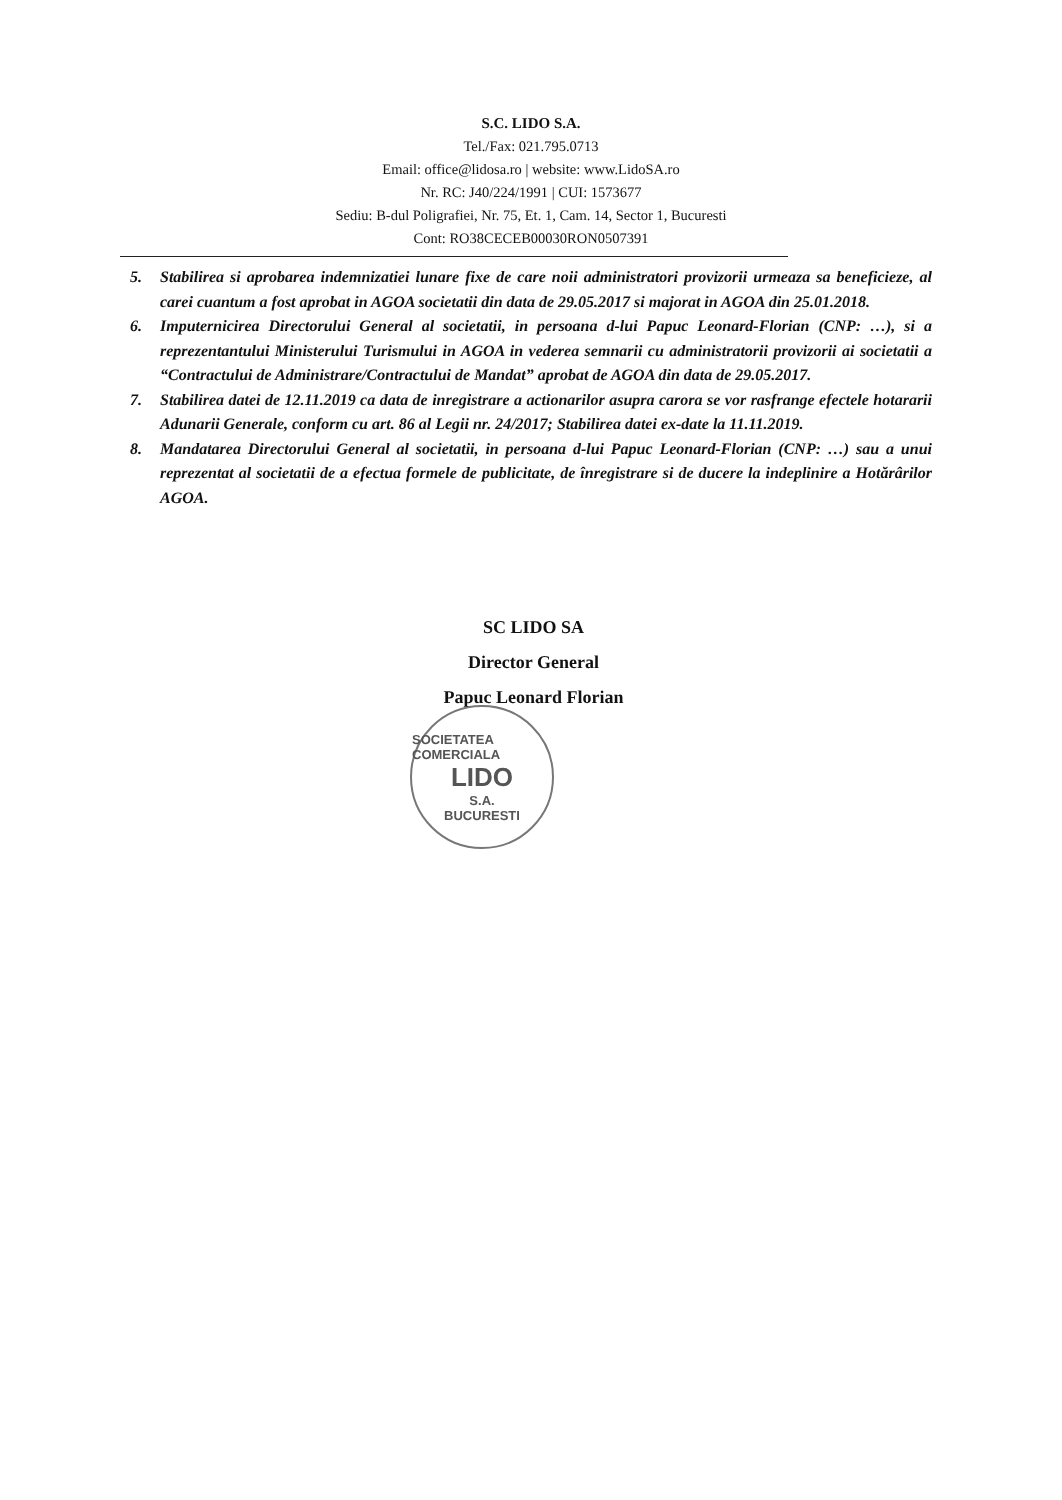S.C. LIDO S.A.
Tel./Fax: 021.795.0713
Email: office@lidosa.ro | website: www.LidoSA.ro
Nr. RC: J40/224/1991 | CUI: 1573677
Sediu: B-dul Poligrafiei, Nr. 75, Et. 1, Cam. 14, Sector 1, Bucuresti
Cont: RO38CECEB00030RON0507391
5. Stabilirea si aprobarea indemnizatiei lunare fixe de care noii administratori provizorii urmeaza sa beneficieze, al carei cuantum a fost aprobat in AGOA societatii din data de 29.05.2017 si majorat in AGOA din 25.01.2018.
6. Imputernicirea Directorului General al societatii, in persoana d-lui Papuc Leonard-Florian (CNP: …), si a reprezentantului Ministerului Turismului in AGOA in vederea semnarii cu administratorii provizorii ai societatii a “Contractului de Administrare/Contractului de Mandat” aprobat de AGOA din data de 29.05.2017.
7. Stabilirea datei de 12.11.2019 ca data de inregistrare a actionarilor asupra carora se vor rasfrange efectele hotararii Adunarii Generale, conform cu art. 86 al Legii nr. 24/2017; Stabilirea datei ex-date la 11.11.2019.
8. Mandatarea Directorului General al societatii, in persoana d-lui Papuc Leonard-Florian (CNP: …) sau a unui reprezentat al societatii de a efectua formele de publicitate, de înregistrare si de ducere la indeplinire a Hotărârilor AGOA.
SC LIDO SA
Director General
Papuc Leonard Florian
SOCIETATEA COMERCIALA
LIDO
S.A.
BUCURESTI